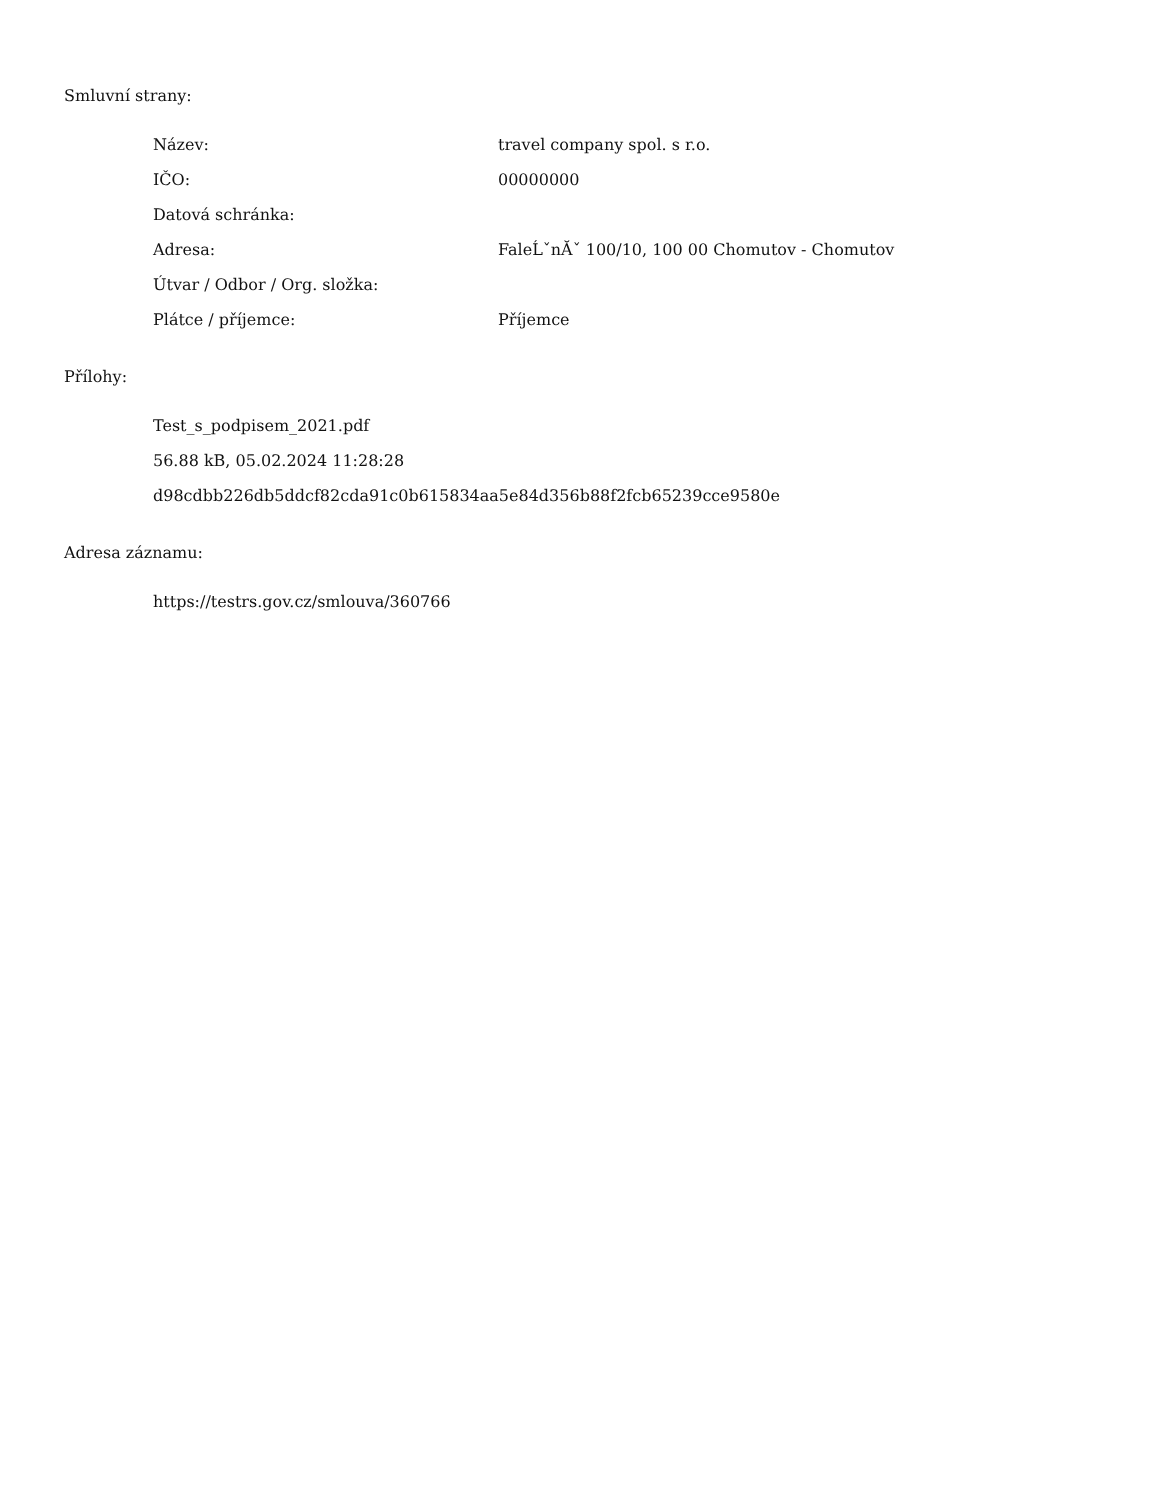Smluvní strany:
| Název: | travel company spol. s r.o. |
| IČO: | 00000000 |
| Datová schránka: | |
| Adresa: | FaleĹˇnĂˇ 100/10, 100 00 Chomutov - Chomutov |
| Útvar / Odbor / Org. složka: | |
| Plátce / příjemce: | Příjemce |
Přílohy:
Test_s_podpisem_2021.pdf
56.88 kB, 05.02.2024 11:28:28
d98cdbb226db5ddcf82cda91c0b615834aa5e84d356b88f2fcb65239cce9580e
Adresa záznamu:
https://testrs.gov.cz/smlouva/360766